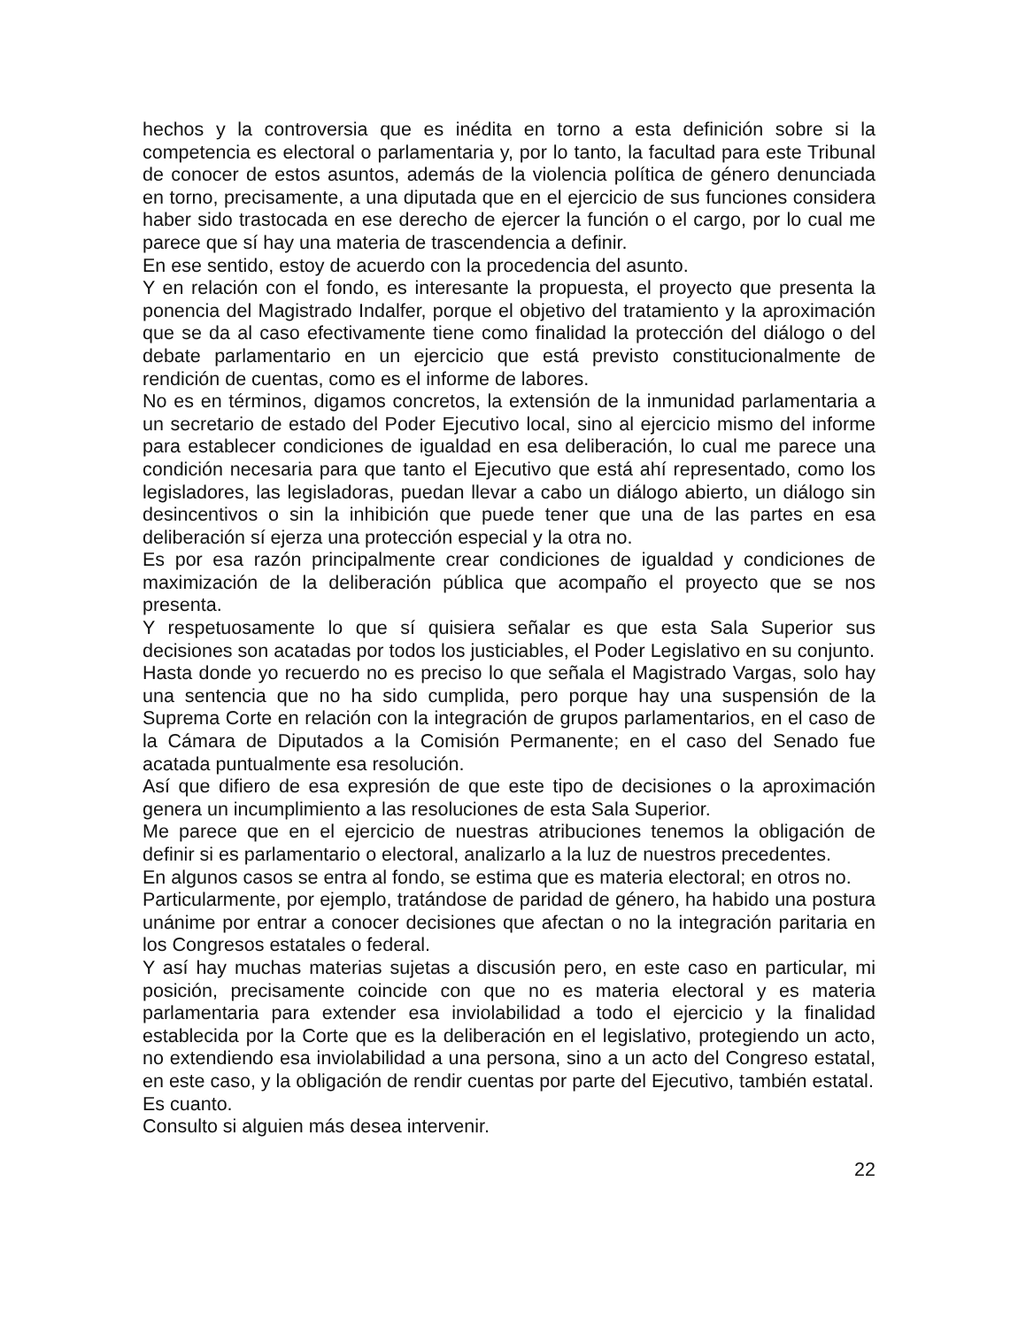hechos y la controversia que es inédita en torno a esta definición sobre si la competencia es electoral o parlamentaria y, por lo tanto, la facultad para este Tribunal de conocer de estos asuntos, además de la violencia política de género denunciada en torno, precisamente, a una diputada que en el ejercicio de sus funciones considera haber sido trastocada en ese derecho de ejercer la función o el cargo, por lo cual me parece que sí hay una materia de trascendencia a definir.
En ese sentido, estoy de acuerdo con la procedencia del asunto.
Y en relación con el fondo, es interesante la propuesta, el proyecto que presenta la ponencia del Magistrado Indalfer, porque el objetivo del tratamiento y la aproximación que se da al caso efectivamente tiene como finalidad la protección del diálogo o del debate parlamentario en un ejercicio que está previsto constitucionalmente de rendición de cuentas, como es el informe de labores.
No es en términos, digamos concretos, la extensión de la inmunidad parlamentaria a un secretario de estado del Poder Ejecutivo local, sino al ejercicio mismo del informe para establecer condiciones de igualdad en esa deliberación, lo cual me parece una condición necesaria para que tanto el Ejecutivo que está ahí representado, como los legisladores, las legisladoras, puedan llevar a cabo un diálogo abierto, un diálogo sin desincentivos o sin la inhibición que puede tener que una de las partes en esa deliberación sí ejerza una protección especial y la otra no.
Es por esa razón principalmente crear condiciones de igualdad y condiciones de maximización de la deliberación pública que acompaño el proyecto que se nos presenta.
Y respetuosamente lo que sí quisiera señalar es que esta Sala Superior sus decisiones son acatadas por todos los justiciables, el Poder Legislativo en su conjunto.
Hasta donde yo recuerdo no es preciso lo que señala el Magistrado Vargas, solo hay una sentencia que no ha sido cumplida, pero porque hay una suspensión de la Suprema Corte en relación con la integración de grupos parlamentarios, en el caso de la Cámara de Diputados a la Comisión Permanente; en el caso del Senado fue acatada puntualmente esa resolución.
Así que difiero de esa expresión de que este tipo de decisiones o la aproximación genera un incumplimiento a las resoluciones de esta Sala Superior.
Me parece que en el ejercicio de nuestras atribuciones tenemos la obligación de definir si es parlamentario o electoral, analizarlo a la luz de nuestros precedentes.
En algunos casos se entra al fondo, se estima que es materia electoral; en otros no.
Particularmente, por ejemplo, tratándose de paridad de género, ha habido una postura unánime por entrar a conocer decisiones que afectan o no la integración paritaria en los Congresos estatales o federal.
Y así hay muchas materias sujetas a discusión pero, en este caso en particular, mi posición, precisamente coincide con que no es materia electoral y es materia parlamentaria para extender esa inviolabilidad a todo el ejercicio y la finalidad establecida por la Corte que es la deliberación en el legislativo, protegiendo un acto, no extendiendo esa inviolabilidad a una persona, sino a un acto del Congreso estatal, en este caso, y la obligación de rendir cuentas por parte del Ejecutivo, también estatal.
Es cuanto.
Consulto si alguien más desea intervenir.
22